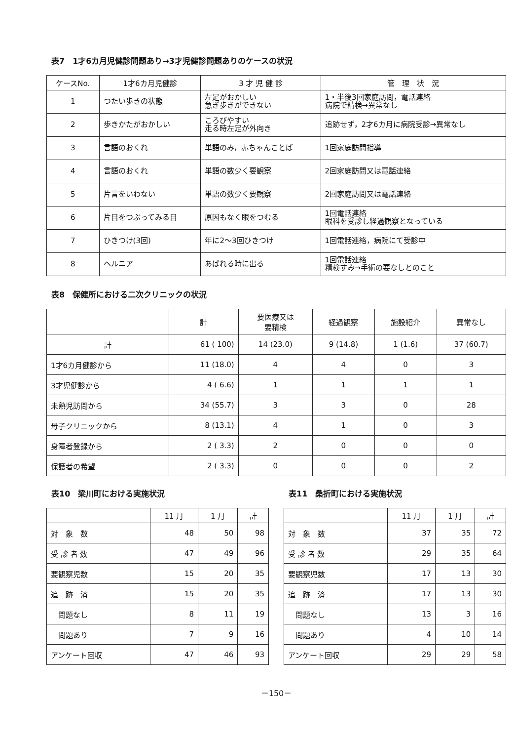表7　1才6カ月児健診問題あり→3才児健診問題ありのケースの状況
| ケースNo. | 1才6カ月児健診 | 3 才 児 健 診 | 管 理 状 況 |
| --- | --- | --- | --- |
| 1 | つたい歩きの状態 | 左足がおかしい 急ぎ歩きができない | 1・半後3回家庭訪問，電話連絡 病院で精検→異常なし |
| 2 | 歩きかたがおかしい | ころびやすい 走る時左足が外向き | 追跡せず，2才6カ月に病院受診→異常なし |
| 3 | 言語のおくれ | 単語のみ，赤ちゃんことば | 1回家庭訪問指導 |
| 4 | 言語のおくれ | 単語の数少く要観察 | 2回家庭訪問又は電話連絡 |
| 5 | 片言をいわない | 単語の数少く要観察 | 2回家庭訪問又は電話連絡 |
| 6 | 片目をつぶってみる目 | 原因もなく眼をつむる | 1回電話連絡 眼科を受診し経過観察となっている |
| 7 | ひきつけ(3回) | 年に2～3回ひきつけ | 1回電話連絡，病院にて受診中 |
| 8 | ヘルニア | あばれる時に出る | 1回電話連絡 精検すみ→手術の要なしとのこと |
表8　保健所における二次クリニックの状況
| | 計 | 要医療又は 要精検 | 経過観察 | 施設紹介 | 異常なし |
| --- | --- | --- | --- | --- | --- |
| 計 | 61 ( 100) | 14 (23.0) | 9 (14.8) | 1 (1.6) | 37 (60.7) |
| 1才6カ月健診から | 11 (18.0) | 4 | 4 | 0 | 3 |
| 3才児健診から | 4 ( 6.6) | 1 | 1 | 1 | 1 |
| 未熟児訪問から | 34 (55.7) | 3 | 3 | 0 | 28 |
| 母子クリニックから | 8 (13.1) | 4 | 1 | 0 | 3 |
| 身障者登録から | 2 ( 3.3) | 2 | 0 | 0 | 0 |
| 保護者の希望 | 2 ( 3.3) | 0 | 0 | 0 | 2 |
表10　梁川町における実施状況
| | 11 月 | 1 月 | 計 |
| --- | --- | --- | --- |
| 対 象 数 | 48 | 50 | 98 |
| 受 診 者 数 | 47 | 49 | 96 |
| 要観察児数 | 15 | 20 | 35 |
| 追 跡 済 | 15 | 20 | 35 |
| 問題なし | 8 | 11 | 19 |
| 問題あり | 7 | 9 | 16 |
| アンケート回収 | 47 | 46 | 93 |
表11　桑折町における実施状況
| | 11 月 | 1 月 | 計 |
| --- | --- | --- | --- |
| 対 象 数 | 37 | 35 | 72 |
| 受 診 者 数 | 29 | 35 | 64 |
| 要観察児数 | 17 | 13 | 30 |
| 追 跡 済 | 17 | 13 | 30 |
| 問題なし | 13 | 3 | 16 |
| 問題あり | 4 | 10 | 14 |
| アンケート回収 | 29 | 29 | 58 |
－150－